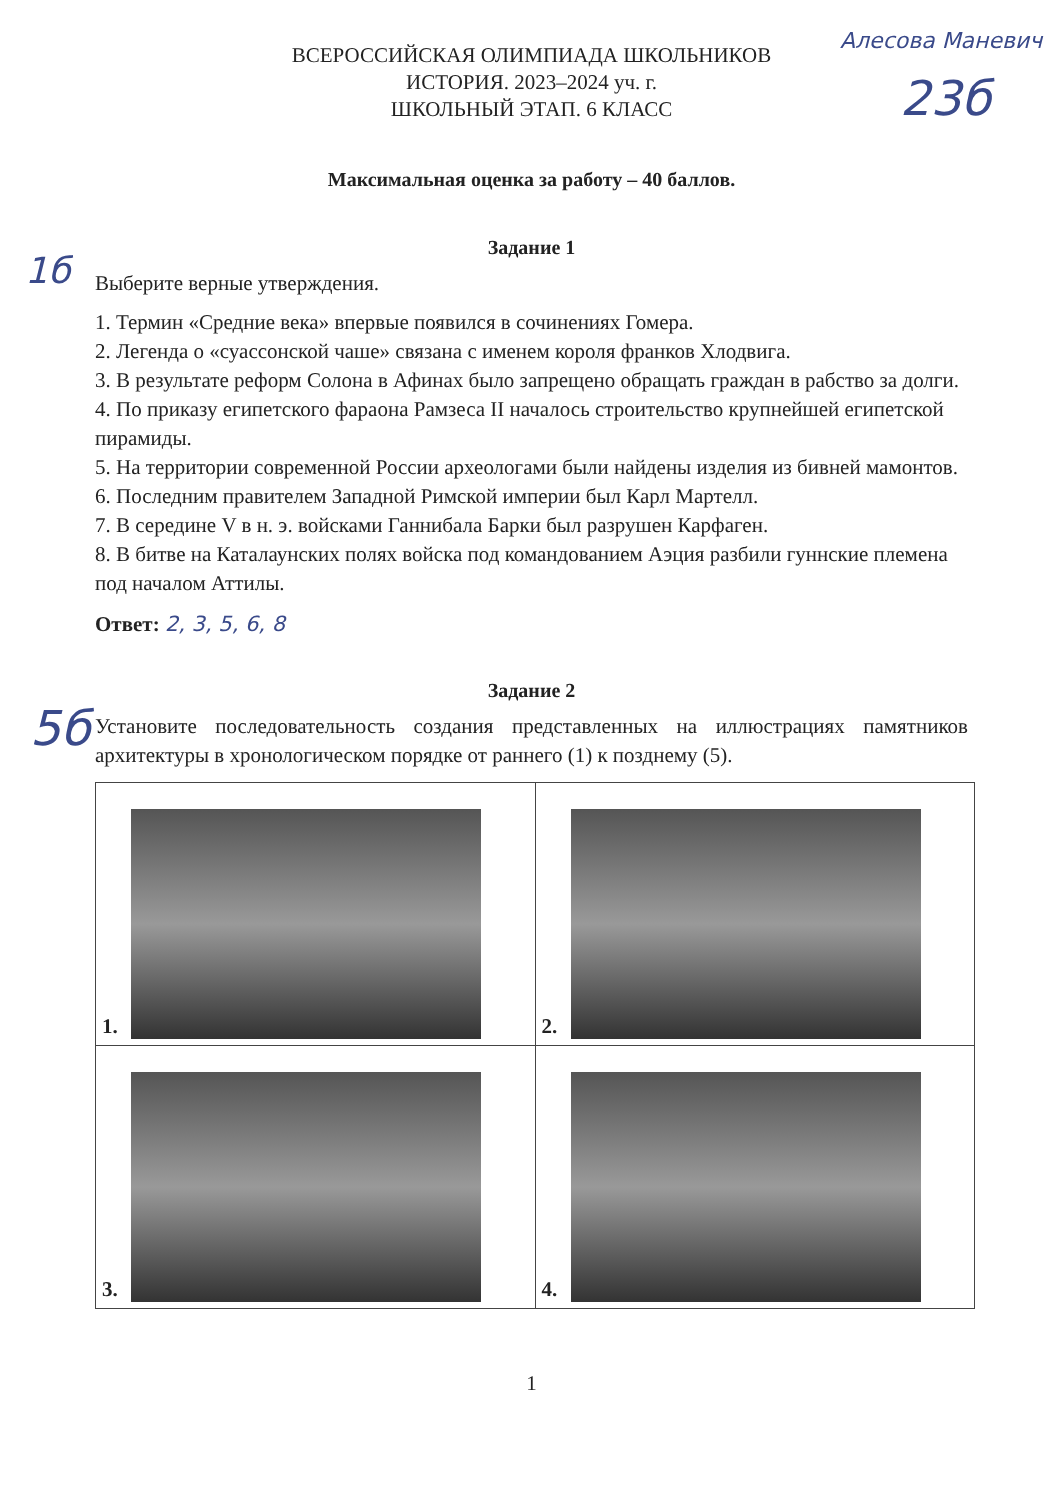Алесова Маневич
23б
ВСЕРОССИЙСКАЯ ОЛИМПИАДА ШКОЛЬНИКОВ
ИСТОРИЯ. 2023–2024 уч. г.
ШКОЛЬНЫЙ ЭТАП. 6 КЛАСС
Максимальная оценка за работу – 40 баллов.
Задание 1
1б
Выберите верные утверждения.
1. Термин «Средние века» впервые появился в сочинениях Гомера.
2. Легенда о «суассонской чаше» связана с именем короля франков Хлодвига.
3. В результате реформ Солона в Афинах было запрещено обращать граждан в рабство за долги.
4. По приказу египетского фараона Рамзеса II началось строительство крупнейшей египетской пирамиды.
5. На территории современной России археологами были найдены изделия из бивней мамонтов.
6. Последним правителем Западной Римской империи был Карл Мартелл.
7. В середине V в н. э. войсками Ганнибала Барки был разрушен Карфаген.
8. В битве на Каталаунских полях войска под командованием Аэция разбили гуннские племена под началом Аттилы.
Ответ: 2, 3, 5, 6, 8
5б
Задание 2
Установите последовательность создания представленных на иллюстрациях памятников архитектуры в хронологическом порядке от раннего (1) к позднему (5).
| 1. | 2. |
| 3. | 4. |
1